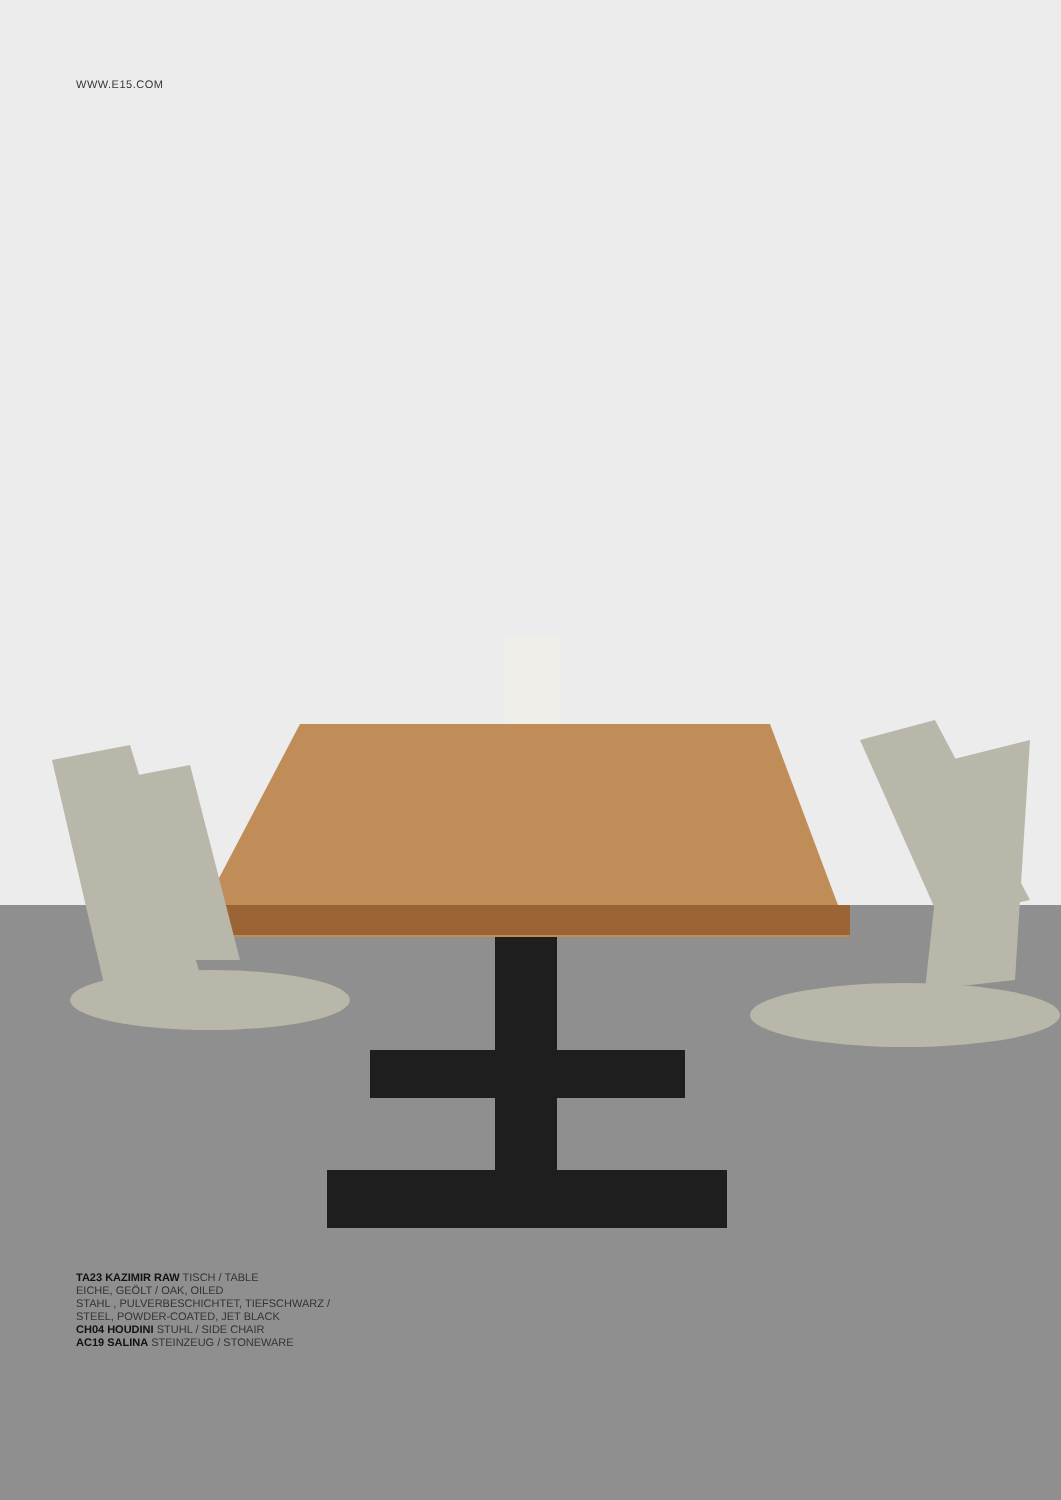WWW.E15.COM
TA23 KAZIMIR RAW TISCH / TABLE
EICHE, GEÖLT / OAK, OILED
STAHL , PULVERBESCHICHTET, TIEFSCHWARZ /
STEEL, POWDER-COATED, JET BLACK
CH04 HOUDINI STUHL / SIDE CHAIR
AC19 SALINA STEINZEUG / STONEWARE